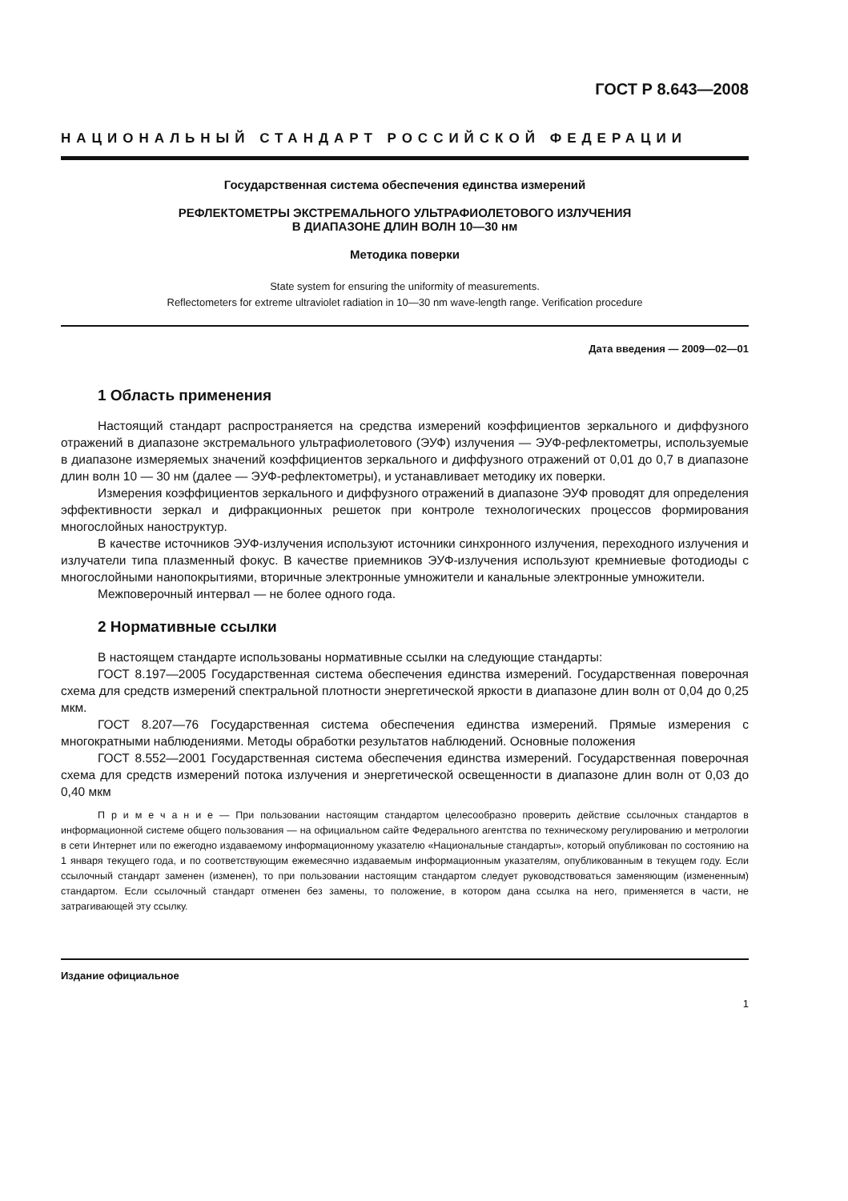ГОСТ Р 8.643—2008
НАЦИОНАЛЬНЫЙ СТАНДАРТ РОССИЙСКОЙ ФЕДЕРАЦИИ
Государственная система обеспечения единства измерений
РЕФЛЕКТОМЕТРЫ ЭКСТРЕМАЛЬНОГО УЛЬТРАФИОЛЕТОВОГО ИЗЛУЧЕНИЯ
В ДИАПАЗОНЕ ДЛИН ВОЛН 10—30 нм
Методика поверки
State system for ensuring the uniformity of measurements.
Reflectometers for extreme ultraviolet radiation in 10—30 nm wave-length range. Verification procedure
Дата введения — 2009—02—01
1 Область применения
Настоящий стандарт распространяется на средства измерений коэффициентов зеркального и диффузного отражений в диапазоне экстремального ультрафиолетового (ЭУФ) излучения — ЭУФ-рефлектометры, используемые в диапазоне измеряемых значений коэффициентов зеркального и диффузного отражений от 0,01 до 0,7 в диапазоне длин волн 10 — 30 нм (далее — ЭУФ-рефлектометры), и устанавливает методику их поверки.
Измерения коэффициентов зеркального и диффузного отражений в диапазоне ЭУФ проводят для определения эффективности зеркал и дифракционных решеток при контроле технологических процессов формирования многослойных наноструктур.
В качестве источников ЭУФ-излучения используют источники синхронного излучения, переходного излучения и излучатели типа плазменный фокус. В качестве приемников ЭУФ-излучения используют кремниевые фотодиоды с многослойными нанопокрытиями, вторичные электронные умножители и канальные электронные умножители.
Межповерочный интервал — не более одного года.
2 Нормативные ссылки
В настоящем стандарте использованы нормативные ссылки на следующие стандарты:
ГОСТ 8.197—2005 Государственная система обеспечения единства измерений. Государственная поверочная схема для средств измерений спектральной плотности энергетической яркости в диапазоне длин волн от 0,04 до 0,25 мкм.
ГОСТ 8.207—76 Государственная система обеспечения единства измерений. Прямые измерения с многократными наблюдениями. Методы обработки результатов наблюдений. Основные положения
ГОСТ 8.552—2001 Государственная система обеспечения единства измерений. Государственная поверочная схема для средств измерений потока излучения и энергетической освещенности в диапазоне длин волн от 0,03 до 0,40 мкм
П р и м е ч а н и е — При пользовании настоящим стандартом целесообразно проверить действие ссылочных стандартов в информационной системе общего пользования — на официальном сайте Федерального агентства по техническому регулированию и метрологии в сети Интернет или по ежегодно издаваемому информационному указателю «Национальные стандарты», который опубликован по состоянию на 1 января текущего года, и по соответствующим ежемесячно издаваемым информационным указателям, опубликованным в текущем году. Если ссылочный стандарт заменен (изменен), то при пользовании настоящим стандартом следует руководствоваться заменяющим (измененным) стандартом. Если ссылочный стандарт отменен без замены, то положение, в котором дана ссылка на него, применяется в части, не затрагивающей эту ссылку.
Издание официальное
1